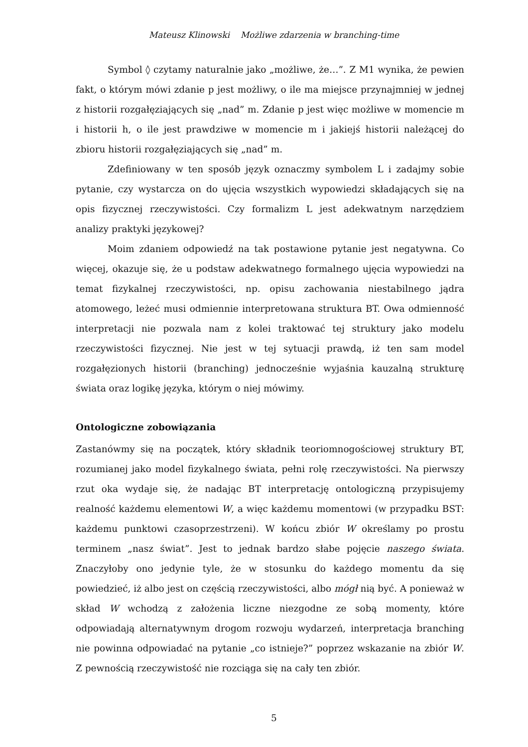Mateusz Klinowski Możliwe zdarzenia w branching-time
Symbol ◊ czytamy naturalnie jako „możliwe, że…”. Z M1 wynika, że pewien fakt, o którym mówi zdanie p jest możliwy, o ile ma miejsce przynajmniej w jednej z historii rozgałęziających się „nad” m. Zdanie p jest więc możliwe w momencie m i historii h, o ile jest prawdziwe w momencie m i jakiejś historii należącej do zbioru historii rozgałęziających się „nad” m.
Zdefiniowany w ten sposób język oznaczmy symbolem L i zadajmy sobie pytanie, czy wystarcza on do ujęcia wszystkich wypowiedzi składających się na opis fizycznej rzeczywistości. Czy formalizm L jest adekwatnym narzędziem analizy praktyki językowej?
Moim zdaniem odpowiedź na tak postawione pytanie jest negatywna. Co więcej, okazuje się, że u podstaw adekwatnego formalnego ujęcia wypowiedzi na temat fizykalnej rzeczywistości, np. opisu zachowania niestabilnego jądra atomowego, leżeć musi odmiennie interpretowana struktura BT. Owa odmienność interpretacji nie pozwala nam z kolei traktować tej struktury jako modelu rzeczywistości fizycznej. Nie jest w tej sytuacji prawdą, iż ten sam model rozgałęzionych historii (branching) jednocześnie wyjaśnia kauzalną strukturę świata oraz logikę języka, którym o niej mówimy.
Ontologiczne zobowiązania
Zastanówmy się na początek, który składnik teoriomnogościowej struktury BT, rozumianej jako model fizykalnego świata, pełni rolę rzeczywistości. Na pierwszy rzut oka wydaje się, że nadając BT interpretację ontologiczną przypisujemy realność każdemu elementowi W, a więc każdemu momentowi (w przypadku BST: każdemu punktowi czasoprzestrzeni). W końcu zbiór W określamy po prostu terminem „nasz świat”. Jest to jednak bardzo słabe pojęcie naszego świata. Znaczyłoby ono jedynie tyle, że w stosunku do każdego momentu da się powiedzieć, iż albo jest on częścią rzeczywistości, albo mógł nią być. A ponieważ w skład W wchodzą z założenia liczne niezgodne ze sobą momenty, które odpowiadają alternatywnym drogom rozwoju wydarzeń, interpretacja branching nie powinna odpowiadać na pytanie „co istnieje?” poprzez wskazanie na zbiór W. Z pewnością rzeczywistość nie rozciąga się na cały ten zbiór.
5